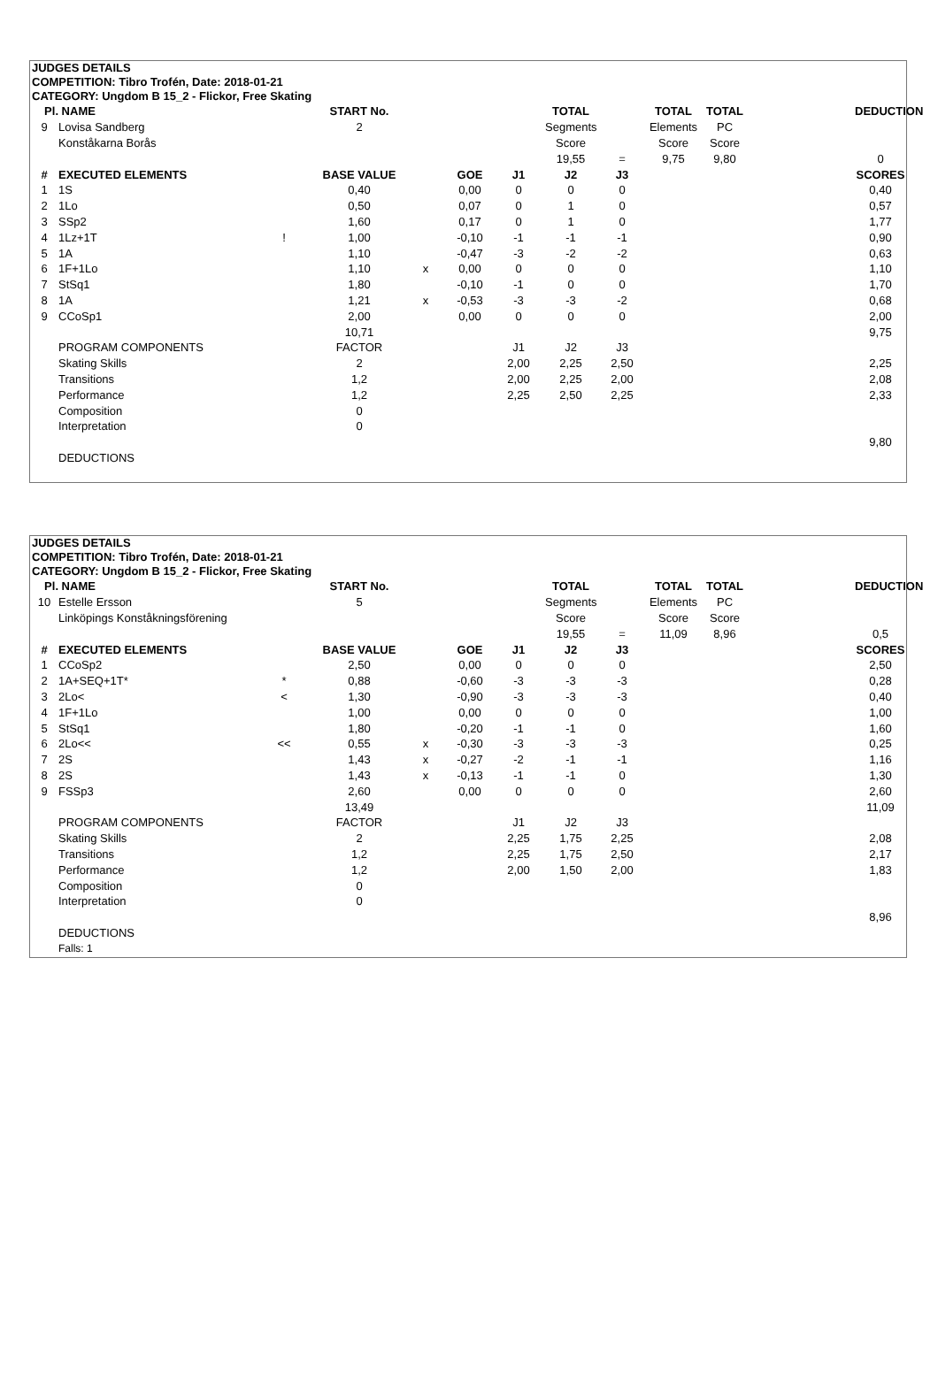JUDGES DETAILS
COMPETITION: Tibro Trofén, Date: 2018-01-21
CATEGORY: Ungdom B 15_2 - Flickor, Free Skating
| Pl. | NAME | | START No. | | | | TOTAL | | TOTAL | TOTAL | | | DEDUCTION |
| 9 | Lovisa Sandberg | | 2 | | | | Segments | | Elements | PC | | | |
| | Konståkarna Borås | | | | | | Score | | Score | Score | | | |
| | | | | | | | 19,55 | = | 9,75 | 9,80 | | | 0 |
| # | EXECUTED ELEMENTS | | BASE VALUE | | GOE | J1 | J2 | J3 | | | | | SCORES |
| 1 | 1S | | 0,40 | | 0,00 | 0 | 0 | 0 | | | | | 0,40 |
| 2 | 1Lo | | 0,50 | | 0,07 | 0 | 1 | 0 | | | | | 0,57 |
| 3 | SSp2 | | 1,60 | | 0,17 | 0 | 1 | 0 | | | | | 1,77 |
| 4 | 1Lz+1T | ! | 1,00 | | -0,10 | -1 | -1 | -1 | | | | | 0,90 |
| 5 | 1A | | 1,10 | | -0,47 | -3 | -2 | -2 | | | | | 0,63 |
| 6 | 1F+1Lo | | 1,10 | x | 0,00 | 0 | 0 | 0 | | | | | 1,10 |
| 7 | StSq1 | | 1,80 | | -0,10 | -1 | 0 | 0 | | | | | 1,70 |
| 8 | 1A | | 1,21 | x | -0,53 | -3 | -3 | -2 | | | | | 0,68 |
| 9 | CCoSp1 | | 2,00 | | 0,00 | 0 | 0 | 0 | | | | | 2,00 |
| | | | 10,71 | | | | | | | | | | 9,75 |
| | PROGRAM COMPONENTS | | FACTOR | | | J1 | J2 | J3 | | | | | |
| | Skating Skills | | 2 | | | 2,00 | 2,25 | 2,50 | | | | | 2,25 |
| | Transitions | | 1,2 | | | 2,00 | 2,25 | 2,00 | | | | | 2,08 |
| | Performance | | 1,2 | | | 2,25 | 2,50 | 2,25 | | | | | 2,33 |
| | Composition | | 0 | | | | | | | | | | |
| | Interpretation | | 0 | | | | | | | | | | |
| | | | | | | | | | | | | | 9,80 |
| | DEDUCTIONS | | | | | | | | | | | | |
JUDGES DETAILS
COMPETITION: Tibro Trofén, Date: 2018-01-21
CATEGORY: Ungdom B 15_2 - Flickor, Free Skating
| Pl. | NAME | | START No. | | | | TOTAL | | TOTAL | TOTAL | | | DEDUCTION |
| 10 | Estelle Ersson | | 5 | | | | Segments | | Elements | PC | | | |
| | Linköpings Konståkningsförening | | | | | | Score | | Score | Score | | | |
| | | | | | | | 19,55 | = | 11,09 | 8,96 | | | 0,5 |
| # | EXECUTED ELEMENTS | | BASE VALUE | | GOE | J1 | J2 | J3 | | | | | SCORES |
| 1 | CCoSp2 | | 2,50 | | 0,00 | 0 | 0 | 0 | | | | | 2,50 |
| 2 | 1A+SEQ+1T* | * | 0,88 | | -0,60 | -3 | -3 | -3 | | | | | 0,28 |
| 3 | 2Lo< | < | 1,30 | | -0,90 | -3 | -3 | -3 | | | | | 0,40 |
| 4 | 1F+1Lo | | 1,00 | | 0,00 | 0 | 0 | 0 | | | | | 1,00 |
| 5 | StSq1 | | 1,80 | | -0,20 | -1 | -1 | 0 | | | | | 1,60 |
| 6 | 2Lo<< | << | 0,55 | x | -0,30 | -3 | -3 | -3 | | | | | 0,25 |
| 7 | 2S | | 1,43 | x | -0,27 | -2 | -1 | -1 | | | | | 1,16 |
| 8 | 2S | | 1,43 | x | -0,13 | -1 | -1 | 0 | | | | | 1,30 |
| 9 | FSSp3 | | 2,60 | | 0,00 | 0 | 0 | 0 | | | | | 2,60 |
| | | | 13,49 | | | | | | | | | | 11,09 |
| | PROGRAM COMPONENTS | | FACTOR | | | J1 | J2 | J3 | | | | | |
| | Skating Skills | | 2 | | | 2,25 | 1,75 | 2,25 | | | | | 2,08 |
| | Transitions | | 1,2 | | | 2,25 | 1,75 | 2,50 | | | | | 2,17 |
| | Performance | | 1,2 | | | 2,00 | 1,50 | 2,00 | | | | | 1,83 |
| | Composition | | 0 | | | | | | | | | | |
| | Interpretation | | 0 | | | | | | | | | | |
| | | | | | | | | | | | | | 8,96 |
| | DEDUCTIONS | | | | | | | | | | | | |
| | Falls: 1 | | | | | | | | | | | | |